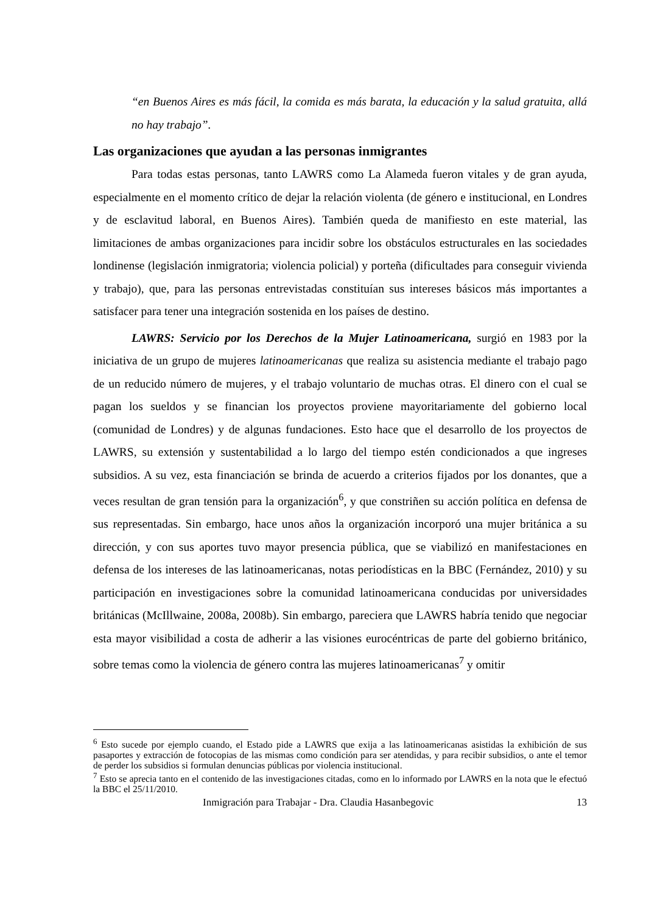“en Buenos Aires es más fácil, la comida es más barata, la educación y la salud gratuita, allá no hay trabajo”.
Las organizaciones que ayudan a las personas inmigrantes
Para todas estas personas, tanto LAWRS como La Alameda fueron vitales y de gran ayuda, especialmente en el momento crítico de dejar la relación violenta (de género e institucional, en Londres y de esclavitud laboral, en Buenos Aires). También queda de manifiesto en este material, las limitaciones de ambas organizaciones para incidir sobre los obstáculos estructurales en las sociedades londinense (legislación inmigratoria; violencia policial) y porteña (dificultades para conseguir vivienda y trabajo), que, para las personas entrevistadas constituían sus intereses básicos más importantes a satisfacer para tener una integración sostenida en los países de destino.
LAWRS: Servicio por los Derechos de la Mujer Latinoamericana, surgió en 1983 por la iniciativa de un grupo de mujeres latinoamericanas que realiza su asistencia mediante el trabajo pago de un reducido número de mujeres, y el trabajo voluntario de muchas otras. El dinero con el cual se pagan los sueldos y se financian los proyectos proviene mayoritariamente del gobierno local (comunidad de Londres) y de algunas fundaciones. Esto hace que el desarrollo de los proyectos de LAWRS, su extensión y sustentabilidad a lo largo del tiempo estén condicionados a que ingreses subsidios. A su vez, esta financiación se brinda de acuerdo a criterios fijados por los donantes, que a veces resultan de gran tensión para la organización<sup>6</sup>, y que constriñen su acción política en defensa de sus representadas. Sin embargo, hace unos años la organización incorporó una mujer británica a su dirección, y con sus aportes tuvo mayor presencia pública, que se viabilizó en manifestaciones en defensa de los intereses de las latinoamericanas, notas periodísticas en la BBC (Fernández, 2010) y su participación en investigaciones sobre la comunidad latinoamericana conducidas por universidades británicas (McIllwaine, 2008a, 2008b). Sin embargo, pareciera que LAWRS habría tenido que negociar esta mayor visibilidad a costa de adherir a las visiones eurocéntricas de parte del gobierno británico, sobre temas como la violencia de género contra las mujeres latinoamericanas<sup>7</sup> y omitir
<sup>6</sup> Esto sucede por ejemplo cuando, el Estado pide a LAWRS que exija a las latinoamericanas asistidas la exhibición de sus pasaportes y extracción de fotocopias de las mismas como condición para ser atendidas, y para recibir subsidios, o ante el temor de perder los subsidios si formulan denuncias públicas por violencia institucional.
<sup>7</sup> Esto se aprecia tanto en el contenido de las investigaciones citadas, como en lo informado por LAWRS en la nota que le efectuó la BBC el 25/11/2010.
Inmigración para Trabajar - Dra. Claudia Hasanbegovic 13